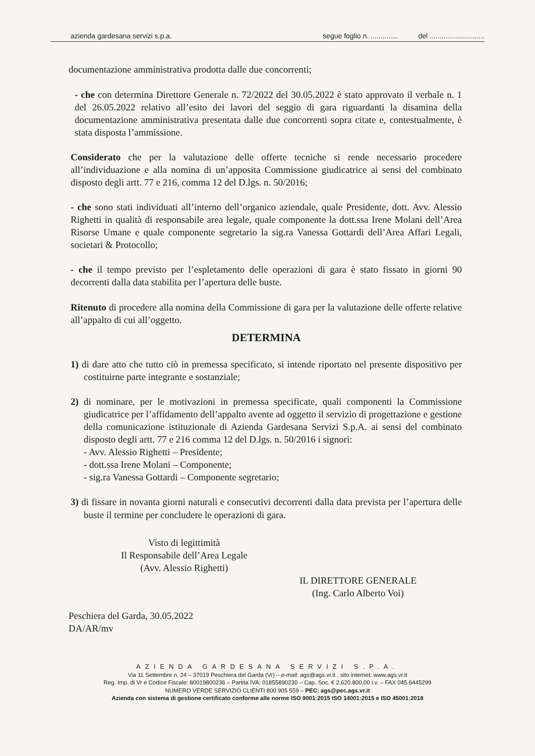azienda gardesana servizi s.p.a. segue foglio n. .............. del ............................
documentazione amministrativa prodotta dalle due concorrenti;
- che con determina Direttore Generale n. 72/2022 del 30.05.2022 è stato approvato il verbale n. 1 del 26.05.2022 relativo all’esito dei lavori del seggio di gara riguardanti la disamina della documentazione amministrativa presentata dalle due concorrenti sopra citate e, contestualmente, è stata disposta l’ammissione.
Considerato che per la valutazione delle offerte tecniche si rende necessario procedere all’individuazione e alla nomina di un’apposita Commissione giudicatrice ai sensi del combinato disposto degli artt. 77 e 216, comma 12 del D.lgs. n. 50/2016;
- che sono stati individuati all’interno dell’organico aziendale, quale Presidente, dott. Avv. Alessio Righetti in qualità di responsabile area legale, quale componente la dott.ssa Irene Molani dell’Area Risorse Umane e quale componente segretario la sig.ra Vanessa Gottardi dell’Area Affari Legali, societari & Protocollo;
- che il tempo previsto per l’espletamento delle operazioni di gara è stato fissato in giorni 90 decorrenti dalla data stabilita per l’apertura delle buste.
Ritenuto di procedere alla nomina della Commissione di gara per la valutazione delle offerte relative all’appalto di cui all’oggetto.
DETERMINA
1) di dare atto che tutto ciò in premessa specificato, si intende riportato nel presente dispositivo per costituirne parte integrante e sostanziale;
2) di nominare, per le motivazioni in premessa specificate, quali componenti la Commissione giudicatrice per l’affidamento dell’appalto avente ad oggetto il servizio di progettazione e gestione della comunicazione istituzionale di Azienda Gardesana Servizi S.p.A. ai sensi del combinato disposto degli artt. 77 e 216 comma 12 del D.lgs. n. 50/2016 i signori:
- Avv. Alessio Righetti – Presidente;
- dott.ssa Irene Molani – Componente;
- sig.ra Vanessa Gottardi – Componente segretario;
3) di fissare in novanta giorni naturali e consecutivi decorrenti dalla data prevista per l’apertura delle buste il termine per concludere le operazioni di gara.
Visto di legittimità
Il Responsabile dell’Area Legale
(Avv. Alessio Righetti)
IL DIRETTORE GENERALE
(Ing. Carlo Alberto Voi)
Peschiera del Garda, 30.05.2022
DA/AR/mv
AZIENDA GARDESANA SERVIZI S.P.A.
Via 11 Settembre n. 24 – 37019 Peschiera del Garda (Vr) – e-mail: ags@ags.vr.it . sito internet: www.ags.vr.it
Reg. Imp. di Vr e Codice Fiscale: 80019800236 – Partita IVA: 01855890230 – Cap. Soc. € 2.620.800,00 i.v. – FAX 045.6445299
NUMERO VERDE SERVIZIO CLIENTI 800 905 559 – PEC: ags@pec.ags.vr.it
Azienda con sistema di gestione certificato conforme alle norme ISO 9001:2015 ISO 14001:2015 e ISO 45001:2018